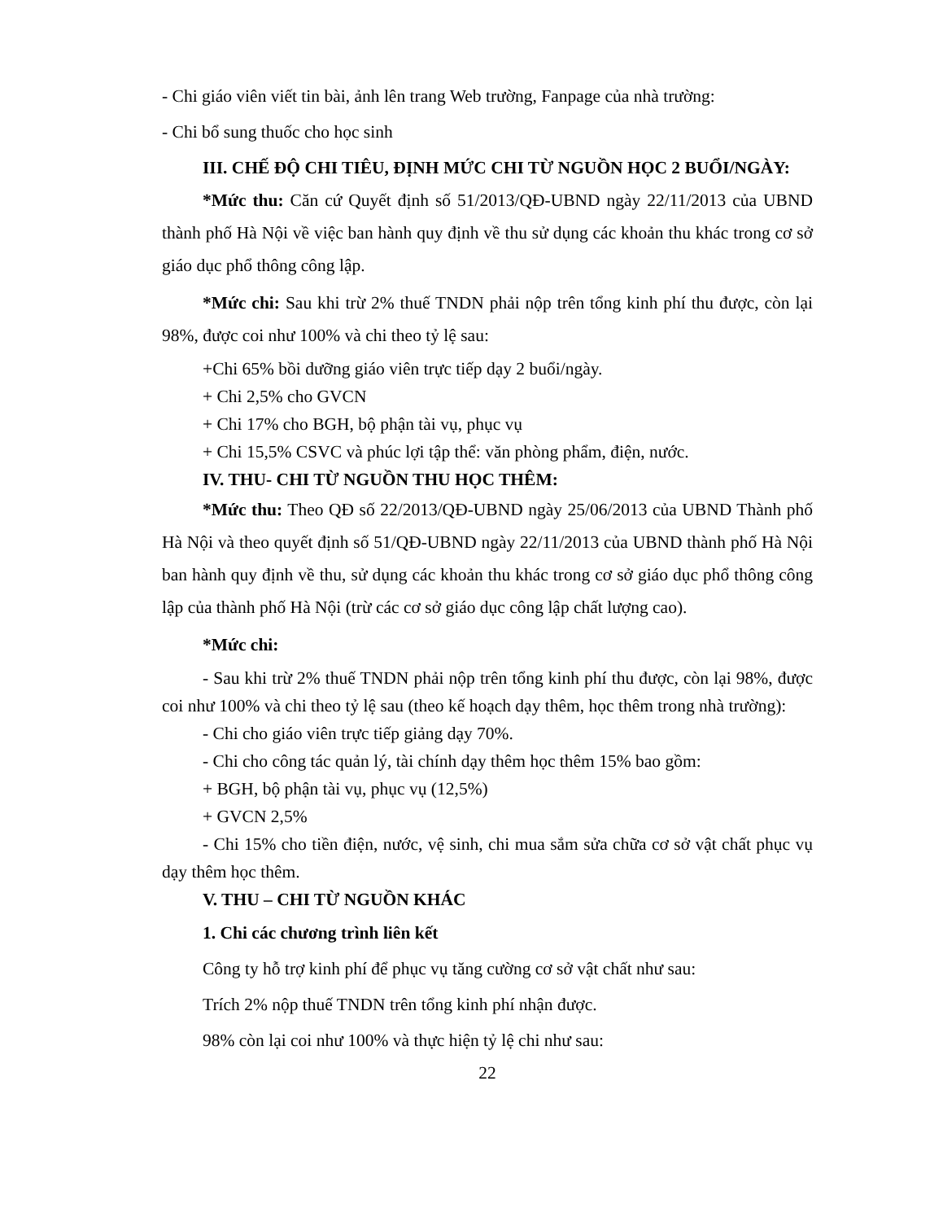- Chi giáo viên viết tin bài, ảnh lên trang Web trường, Fanpage của nhà trường:
- Chi bổ sung thuốc cho học sinh
III. CHẾ ĐỘ CHI TIÊU, ĐỊNH MỨC CHI TỪ NGUỒN HỌC 2 BUỔI/NGÀY:
*Mức thu: Căn cứ Quyết định số 51/2013/QĐ-UBND ngày 22/11/2013 của UBND thành phố Hà Nội về việc ban hành quy định về thu sử dụng các khoản thu khác trong cơ sở giáo dục phổ thông công lập.
*Mức chi: Sau khi trừ 2% thuế TNDN phải nộp trên tổng kinh phí thu được, còn lại 98%, được coi như 100% và chi theo tỷ lệ sau:
+Chi 65% bồi dưỡng giáo viên trực tiếp dạy 2 buổi/ngày.
+ Chi 2,5% cho GVCN
+ Chi 17% cho BGH, bộ phận tài vụ, phục vụ
+ Chi 15,5% CSVC và phúc lợi tập thể: văn phòng phẩm, điện, nước.
IV. THU- CHI TỪ NGUỒN THU HỌC THÊM:
*Mức thu: Theo QĐ số 22/2013/QĐ-UBND ngày 25/06/2013 của UBND Thành phố Hà Nội và theo quyết định số 51/QĐ-UBND ngày 22/11/2013 của UBND thành phố Hà Nội ban hành quy định về thu, sử dụng các khoản thu khác trong cơ sở giáo dục phổ thông công lập của thành phố Hà Nội (trừ các cơ sở giáo dục công lập chất lượng cao).
*Mức chi:
- Sau khi trừ 2% thuế TNDN phải nộp trên tổng kinh phí thu được, còn lại 98%, được coi như 100% và chi theo tỷ lệ sau (theo kế hoạch dạy thêm, học thêm trong nhà trường):
- Chi cho giáo viên trực tiếp giảng dạy 70%.
- Chi cho công tác quản lý, tài chính dạy thêm học thêm 15% bao gồm:
+ BGH, bộ phận tài vụ, phục vụ (12,5%)
+ GVCN 2,5%
- Chi 15% cho tiền điện, nước, vệ sinh, chi mua sắm sửa chữa cơ sở vật chất phục vụ dạy thêm học thêm.
V. THU – CHI TỪ NGUỒN KHÁC
1. Chi các chương trình liên kết
Công ty hỗ trợ kinh phí để phục vụ tăng cường cơ sở vật chất như sau:
Trích 2% nộp thuế TNDN trên tổng kinh phí nhận được.
98% còn lại coi như 100% và thực hiện tỷ lệ chi như sau:
22